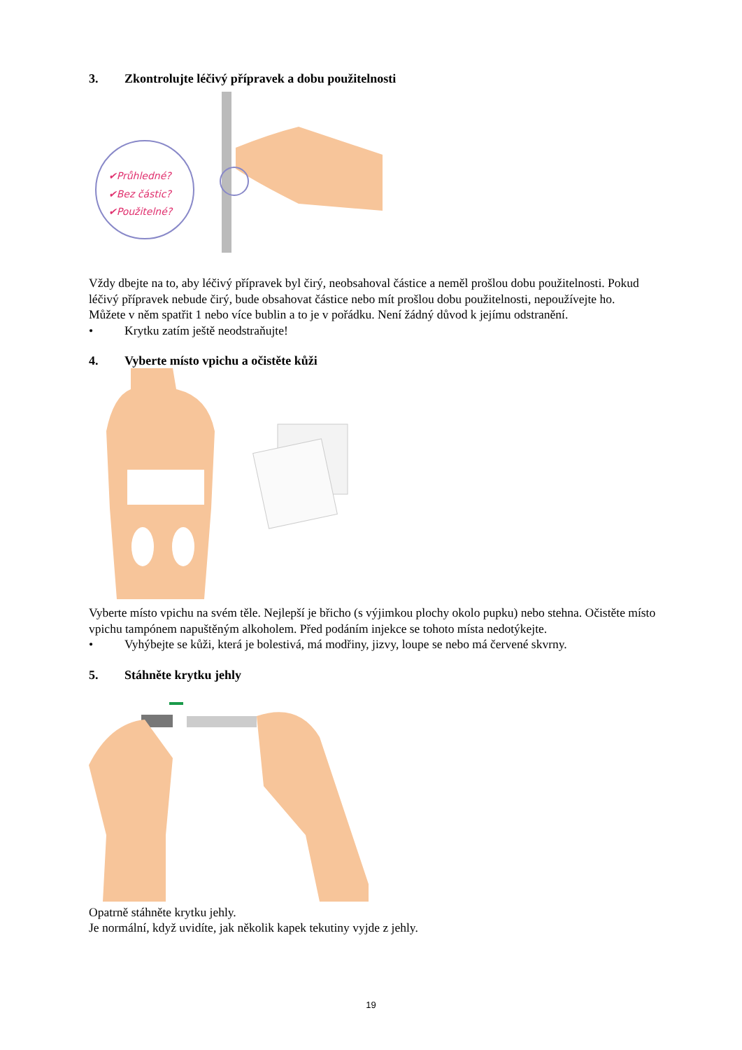3. Zkontrolujte léčivý přípravek a dobu použitelnosti
✔Průhledné?
✔Bez částic?
✔Použitelné?
Vždy dbejte na to, aby léčivý přípravek byl čirý, neobsahoval částice a neměl prošlou dobu použitelnosti. Pokud léčivý přípravek nebude čirý, bude obsahovat částice nebo mít prošlou dobu použitelnosti, nepoužívejte ho.
Můžete v něm spatřit 1 nebo více bublin a to je v pořádku. Není žádný důvod k jejímu odstranění.
• Krytku zatím ještě neodstraňujte!
4. Vyberte místo vpichu a očistěte kůži
Vyberte místo vpichu na svém těle. Nejlepší je břicho (s výjimkou plochy okolo pupku) nebo stehna. Očistěte místo vpichu tampónem napuštěným alkoholem. Před podáním injekce se tohoto místa nedotýkejte.
• Vyhýbejte se kůži, která je bolestivá, má modřiny, jizvy, loupe se nebo má červené skvrny.
5. Stáhněte krytku jehly
Opatrně stáhněte krytku jehly.
Je normální, když uvidíte, jak několik kapek tekutiny vyjde z jehly.
19